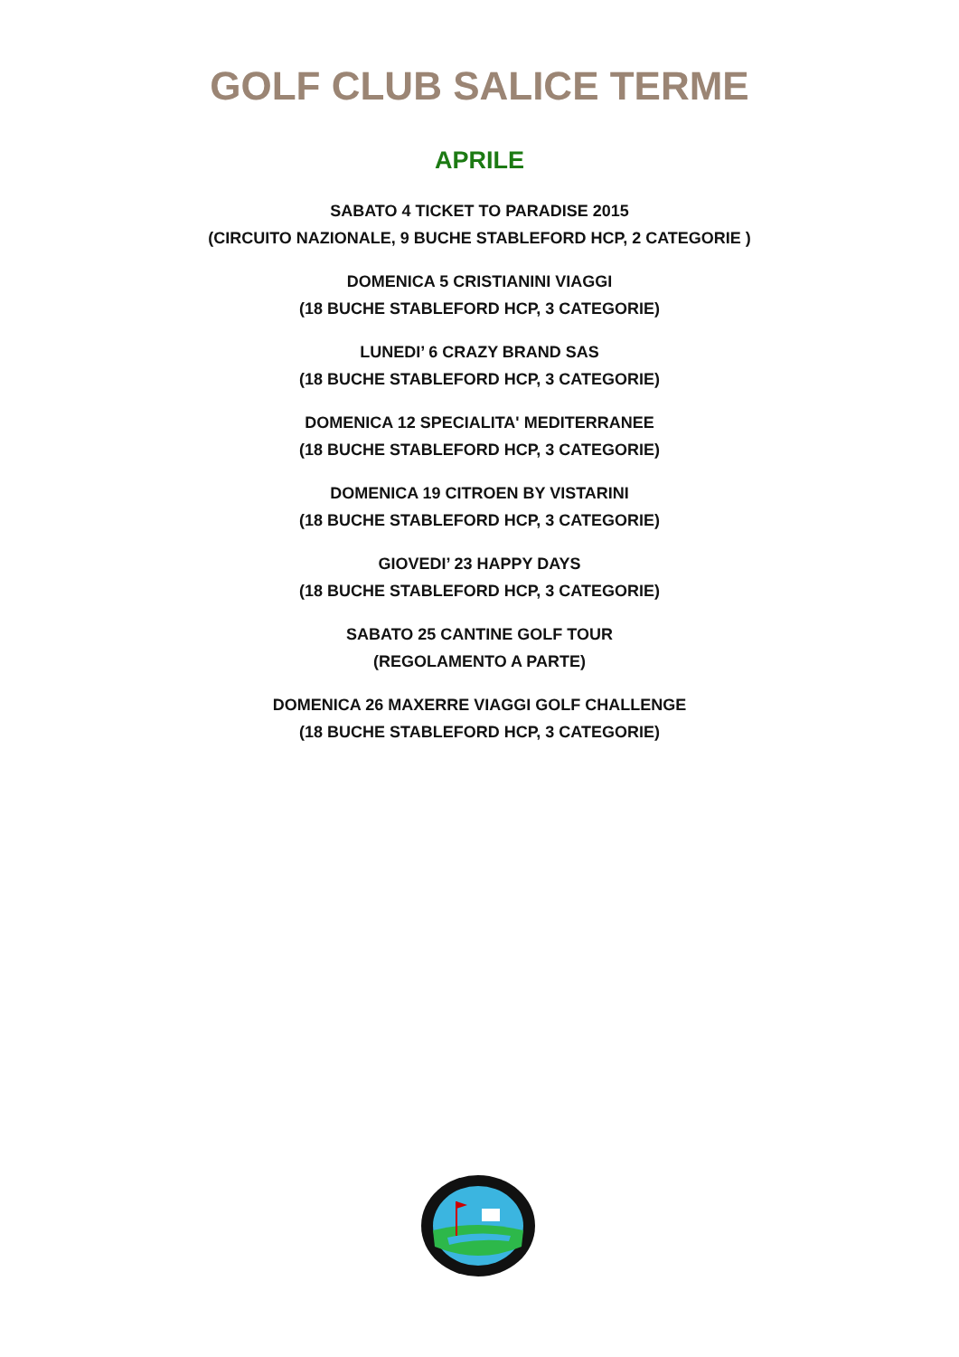GOLF CLUB SALICE TERME
APRILE
SABATO 4 TICKET TO PARADISE 2015
(CIRCUITO NAZIONALE, 9 BUCHE STABLEFORD HCP, 2 CATEGORIE )
DOMENICA 5 CRISTIANINI VIAGGI
(18 BUCHE STABLEFORD HCP, 3 CATEGORIE)
LUNEDI’ 6 CRAZY BRAND SAS
(18 BUCHE STABLEFORD HCP, 3 CATEGORIE)
DOMENICA 12 SPECIALITA' MEDITERRANEE
(18 BUCHE STABLEFORD HCP, 3 CATEGORIE)
DOMENICA 19 CITROEN BY VISTARINI
(18 BUCHE STABLEFORD HCP, 3 CATEGORIE)
GIOVEDI’ 23 HAPPY DAYS
(18 BUCHE STABLEFORD HCP, 3 CATEGORIE)
SABATO 25 CANTINE GOLF TOUR
(REGOLAMENTO A PARTE)
DOMENICA 26 MAXERRE VIAGGI GOLF CHALLENGE
(18 BUCHE STABLEFORD HCP, 3 CATEGORIE)